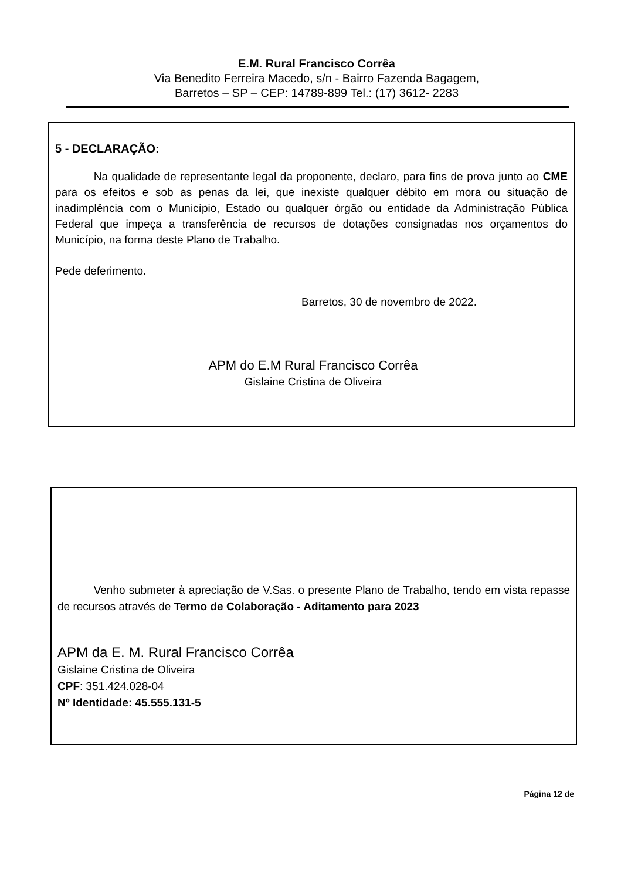E.M. Rural Francisco Corrêa
Via Benedito Ferreira Macedo, s/n - Bairro Fazenda Bagagem,
Barretos – SP – CEP: 14789-899 Tel.: (17) 3612- 2283
5 - DECLARAÇÃO:
Na qualidade de representante legal da proponente, declaro, para fins de prova junto ao CME para os efeitos e sob as penas da lei, que inexiste qualquer débito em mora ou situação de inadimplência com o Município, Estado ou qualquer órgão ou entidade da Administração Pública Federal que impeça a transferência de recursos de dotações consignadas nos orçamentos do Município, na forma deste Plano de Trabalho.
Pede deferimento.
Barretos, 30 de novembro de 2022.
APM do E.M Rural Francisco Corrêa
Gislaine Cristina de Oliveira
Venho submeter à apreciação de V.Sas. o presente Plano de Trabalho, tendo em vista repasse de recursos através de Termo de Colaboração - Aditamento para 2023
APM da E. M. Rural Francisco Corrêa
Gislaine Cristina de Oliveira
CPF: 351.424.028-04
Nº Identidade: 45.555.131-5
Página 12 de